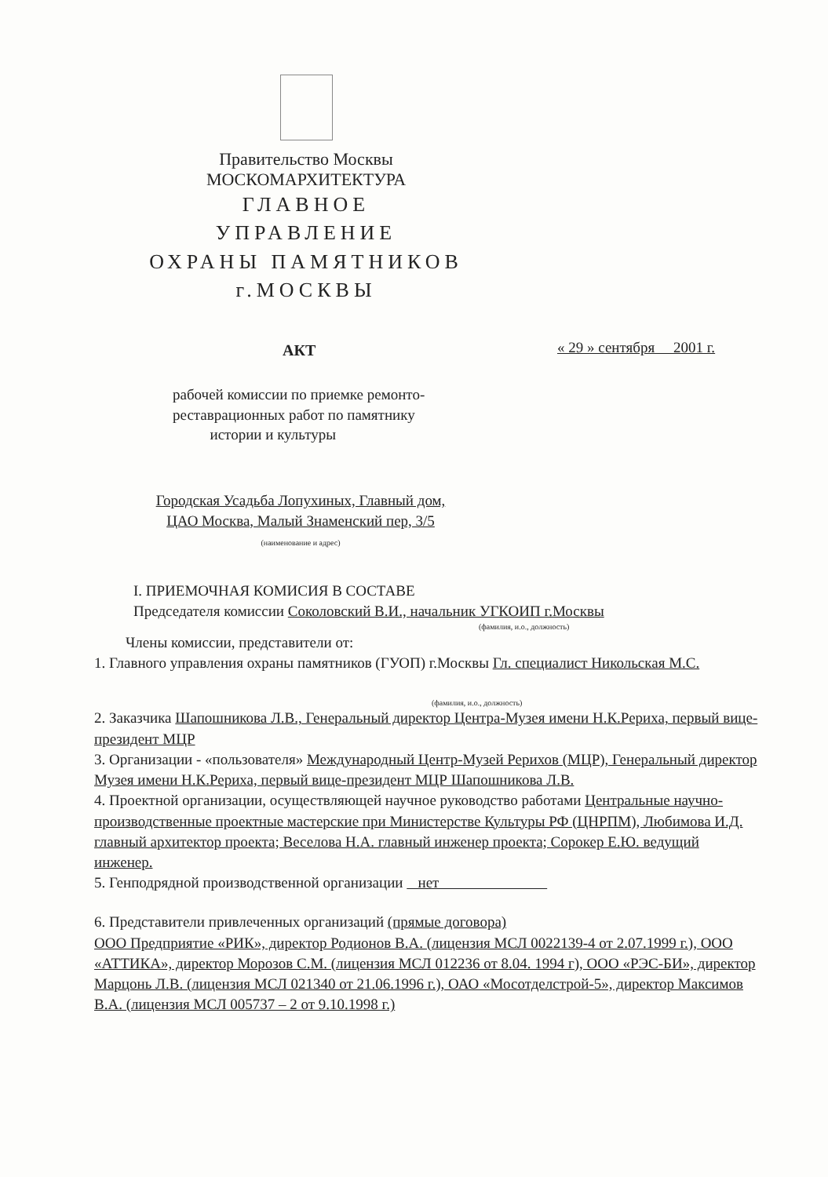Правительство Москвы
МОСКОМАРХИТЕКТУРА
ГЛАВНОЕ
УПРАВЛЕНИЕ
ОХРАНЫ ПАМЯТНИКОВ
г.МОСКВЫ
АКТ « 29 » сентября 2001 г.
рабочей комиссии по приемке ремонто-реставрационных работ по памятнику
истории и культуры
Городская Усадьба Лопухиных, Главный дом,
ЦАО Москва, Малый Знаменский пер, 3/5
(наименование и адрес)
I. ПРИЕМОЧНАЯ КОМИСИЯ В СОСТАВЕ
Председателя комиссии Соколовский В.И., начальник УГКОИП г.Москвы
(фамилия, и.о., должность)
Члены комиссии, представители от:
1. Главного управления охраны памятников (ГУОП) г.Москвы Гл. специалист Никольская М.С.
(фамилия, и.о., должность)
2. Заказчика Шапошникова Л.В., Генеральный директор Центра-Музея имени Н.К.Рериха, первый вице-президент МЦР
3. Организации - «пользователя» Международный Центр-Музей Рерихов (МЦР), Генеральный директор Музея имени Н.К.Рериха, первый вице-президент МЦР Шапошникова Л.В.
4. Проектной организации, осуществляющей научное руководство работами Центральные научно-производственные проектные мастерские при Министерстве Культуры РФ (ЦНРПМ), Любимова И.Д. главный архитектор проекта; Веселова Н.А. главный инженер проекта; Сорокер Е.Ю. ведущий инженер.
5. Генподрядной производственной организации нет
6. Представители привлеченных организаций (прямые договора)
ООО Предприятие «РИК», директор Родионов В.А. (лицензия МСЛ 0022139-4 от 2.07.1999 г.), ООО «АТТИКА», директор Морозов С.М. (лицензия МСЛ 012236 от 8.04. 1994 г), ООО «РЭС-БИ», директор Марцонь Л.В. (лицензия МСЛ 021340 от 21.06.1996 г.), ОАО «Мосотделстрой-5», директор Максимов В.А. (лицензия МСЛ 005737 – 2 от 9.10.1998 г.)